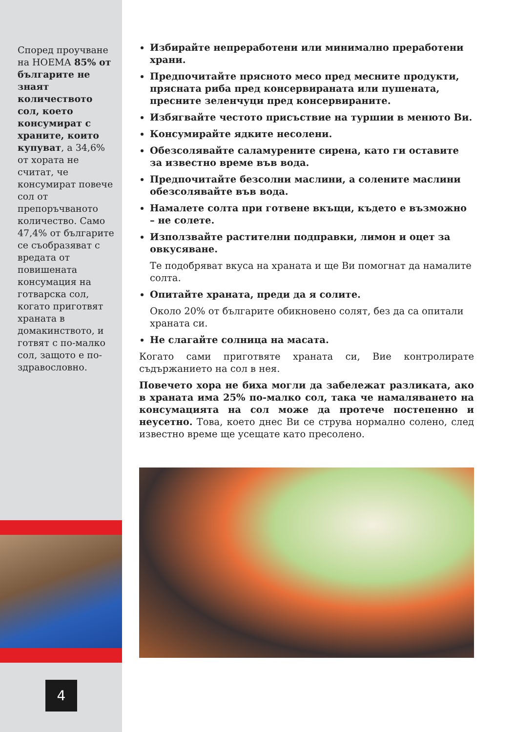Според проучване на НОЕМА 85% от българите не знаят количеството сол, което консумират с храните, които купуват, а 34,6% от хората не считат, че консумират повече сол от препоръчваното количество. Само 47,4% от българите се съобразяват с вредата от повишената консумация на готварска сол, когато приготвят храната в домакинството, и готвят с по-малко сол, защото е по-здравословно.
4
Избирайте непреработени или минимално преработени храни.
Предпочитайте прясното месо пред месните продукти, прясната риба пред консервираната или пушената, пресните зеленчуци пред консервираните.
Избягвайте честото присъствие на туршии в менюто Ви.
Консумирайте ядките несолени.
Обезсолявайте саламурените сирена, като ги оставите за известно време във вода.
Предпочитайте безсолни маслини, а солените маслини обезсолявайте във вода.
Намалете солта при готвене вкъщи, където е възможно – не солете.
Използвайте растителни подправки, лимон и оцет за овкусяване.
Те подобряват вкуса на храната и ще Ви помогнат да намалите солта.
Опитайте храната, преди да я солите.
Около 20% от българите обикновено солят, без да са опитали храната си.
Не слагайте солница на масата.
Когато сами приготвяте храната си, Вие контролирате съдържанието на сол в нея.
Повечето хора не биха могли да забележат разликата, ако в храната има 25% по-малко сол, така че намаляването на консумацията на сол може да протече постепенно и неусетно. Това, което днес Ви се струва нормално солено, след известно време ще усещате като пресолено.